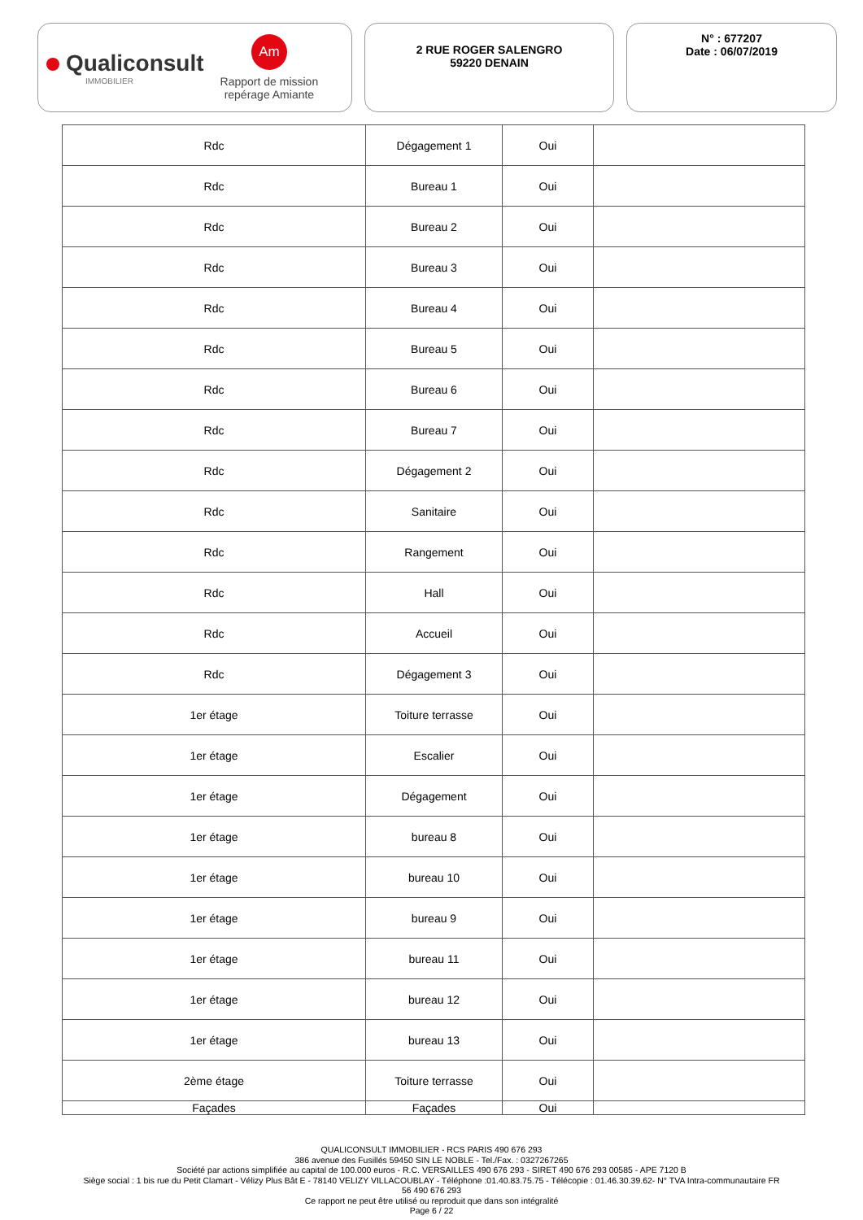Qualiconsult
IMMOBILIER
Am
Rapport de mission
repérage Amiante
2 RUE ROGER SALENGRO
59220 DENAIN
N° : 677207
Date : 06/07/2019
| Rdc | Dégagement 1 | Oui | |
| Rdc | Bureau 1 | Oui | |
| Rdc | Bureau 2 | Oui | |
| Rdc | Bureau 3 | Oui | |
| Rdc | Bureau 4 | Oui | |
| Rdc | Bureau 5 | Oui | |
| Rdc | Bureau 6 | Oui | |
| Rdc | Bureau 7 | Oui | |
| Rdc | Dégagement 2 | Oui | |
| Rdc | Sanitaire | Oui | |
| Rdc | Rangement | Oui | |
| Rdc | Hall | Oui | |
| Rdc | Accueil | Oui | |
| Rdc | Dégagement 3 | Oui | |
| 1er étage | Toiture terrasse | Oui | |
| 1er étage | Escalier | Oui | |
| 1er étage | Dégagement | Oui | |
| 1er étage | bureau 8 | Oui | |
| 1er étage | bureau 10 | Oui | |
| 1er étage | bureau 9 | Oui | |
| 1er étage | bureau 11 | Oui | |
| 1er étage | bureau 12 | Oui | |
| 1er étage | bureau 13 | Oui | |
| 2ème étage | Toiture terrasse | Oui | |
| Façades | Façades | Oui | |
QUALICONSULT IMMOBILIER - RCS PARIS 490 676 293
386 avenue des Fusillés 59450 SIN LE NOBLE - Tel./Fax. : 0327267265
Société par actions simplifiée au capital de 100.000 euros - R.C. VERSAILLES 490 676 293 - SIRET 490 676 293 00585 - APE 7120 B
Siège social : 1 bis rue du Petit Clamart - Vélizy Plus Bât E - 78140 VELIZY VILLACOUBLAY - Téléphone :01.40.83.75.75 - Télécopie : 01.46.30.39.62- N° TVA Intra-communautaire FR
56 490 676 293
Ce rapport ne peut être utilisé ou reproduit que dans son intégralité
Page 6 / 22